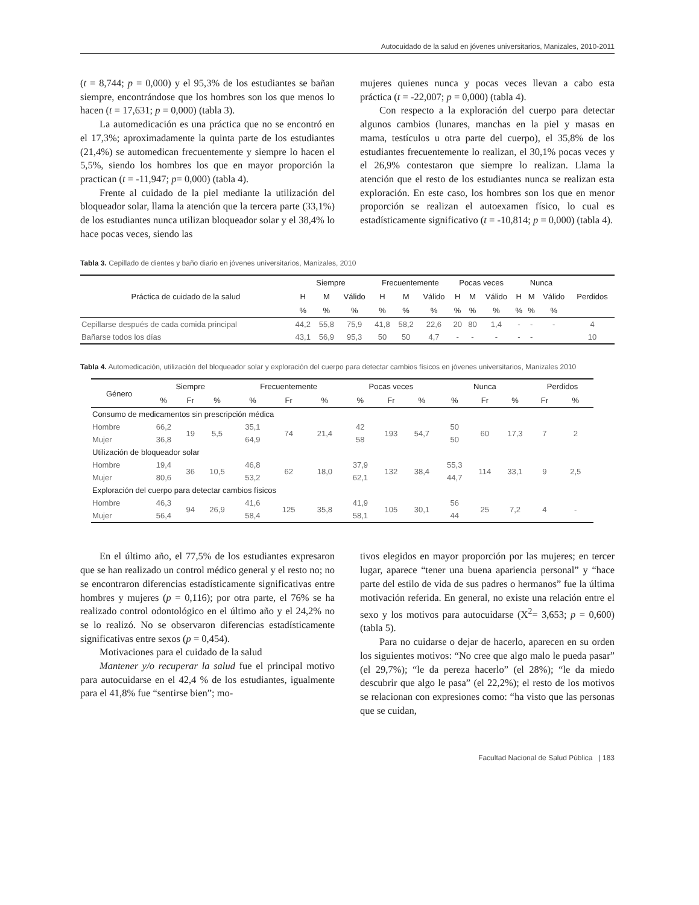Autocuidado de la salud en jóvenes universitarios, Manizales, 2010-2011
(t = 8,744; p = 0,000) y el 95,3% de los estudiantes se bañan siempre, encontrándose que los hombres son los que menos lo hacen (t = 17,631; p = 0,000) (tabla 3).
La automedicación es una práctica que no se encontró en el 17,3%; aproximadamente la quinta parte de los estudiantes (21,4%) se automedican frecuentemente y siempre lo hacen el 5,5%, siendo los hombres los que en mayor proporción la practican (t = -11,947; p= 0,000) (tabla 4).
Frente al cuidado de la piel mediante la utilización del bloqueador solar, llama la atención que la tercera parte (33,1%) de los estudiantes nunca utilizan bloqueador solar y el 38,4% lo hace pocas veces, siendo las
mujeres quienes nunca y pocas veces llevan a cabo esta práctica (t = -22,007; p = 0,000) (tabla 4).
Con respecto a la exploración del cuerpo para detectar algunos cambios (lunares, manchas en la piel y masas en mama, testículos u otra parte del cuerpo), el 35,8% de los estudiantes frecuentemente lo realizan, el 30,1% pocas veces y el 26,9% contestaron que siempre lo realizan. Llama la atención que el resto de los estudiantes nunca se realizan esta exploración. En este caso, los hombres son los que en menor proporción se realizan el autoexamen físico, lo cual es estadísticamente significativo (t = -10,814; p = 0,000) (tabla 4).
Tabla 3. Cepillado de dientes y baño diario en jóvenes universitarios, Manizales, 2010
| Práctica de cuidado de la salud | Siempre | | | Frecuentemente | | | Pocas veces | | | Nunca | | | Perdidos |
| --- | --- | --- | --- | --- | --- | --- | --- | --- | --- | --- | --- | --- | --- |
| | H | M | Válido | H | M | Válido | H | M | Válido | H | M | Válido | |
| | % | % | % | % | % | % | % | % | % | % | % | % | |
| Cepillarse después de cada comida principal | 44,2 | 55,8 | 75,9 | 41,8 | 58,2 | 22,6 | 20 | 80 | 1,4 | - | - | - | 4 |
| Bañarse todos los días | 43,1 | 56,9 | 95,3 | 50 | 50 | 4,7 | - | - | - | - | - | | 10 |
Tabla 4. Automedicación, utilización del bloqueador solar y exploración del cuerpo para detectar cambios físicos en jóvenes universitarios, Manizales 2010
| Género | Siempre | | | Frecuentemente | | | Pocas veces | | | Nunca | | | Perdidos | |
| --- | --- | --- | --- | --- | --- | --- | --- | --- | --- | --- | --- | --- | --- | --- |
| | % | Fr | % | % | Fr | % | % | Fr | % | % | Fr | % | Fr | % |
| Consumo de medicamentos sin prescripción médica | | | | | | | | | | | | | | |
| Hombre | 66,2 | 19 | 5,5 | 35,1 | 74 | 21,4 | 42 | 193 | 54,7 | 50 | 60 | 17,3 | 7 | 2 |
| Mujer | 36,8 | | | 64,9 | | | 58 | | | 50 | | | | |
| Utilización de bloqueador solar | | | | | | | | | | | | | | |
| Hombre | 19,4 | 36 | 10,5 | 46,8 | 62 | 18,0 | 37,9 | 132 | 38,4 | 55,3 | 114 | 33,1 | 9 | 2,5 |
| Mujer | 80,6 | | | 53,2 | | | 62,1 | | | 44,7 | | | | |
| Exploración del cuerpo para detectar cambios físicos | | | | | | | | | | | | | | |
| Hombre | 46,3 | 94 | 26,9 | 41,6 | 125 | 35,8 | 41,9 | 105 | 30,1 | 56 | 25 | 7,2 | 4 | - |
| Mujer | 56,4 | | | 58,4 | | | 58,1 | | | 44 | | | | |
En el último año, el 77,5% de los estudiantes expresaron que se han realizado un control médico general y el resto no; no se encontraron diferencias estadísticamente significativas entre hombres y mujeres (p = 0,116); por otra parte, el 76% se ha realizado control odontológico en el último año y el 24,2% no se lo realizó. No se observaron diferencias estadísticamente significativas entre sexos (p = 0,454).
Motivaciones para el cuidado de la salud
Mantener y/o recuperar la salud fue el principal motivo para autocuidarse en el 42,4 % de los estudiantes, igualmente para el 41,8% fue “sentirse bien”; mo-
tivos elegidos en mayor proporción por las mujeres; en tercer lugar, aparece “tener una buena apariencia personal” y “hace parte del estilo de vida de sus padres o hermanos” fue la última motivación referida. En general, no existe una relación entre el sexo y los motivos para autocuidarse (X<sup>2</sup>= 3,653; p = 0,600) (tabla 5).
Para no cuidarse o dejar de hacerlo, aparecen en su orden los siguientes motivos: “No cree que algo malo le pueda pasar” (el 29,7%); “le da pereza hacerlo” (el 28%); “le da miedo descubrir que algo le pasa” (el 22,2%); el resto de los motivos se relacionan con expresiones como: “ha visto que las personas que se cuidan,
Facultad Nacional de Salud Pública | 183